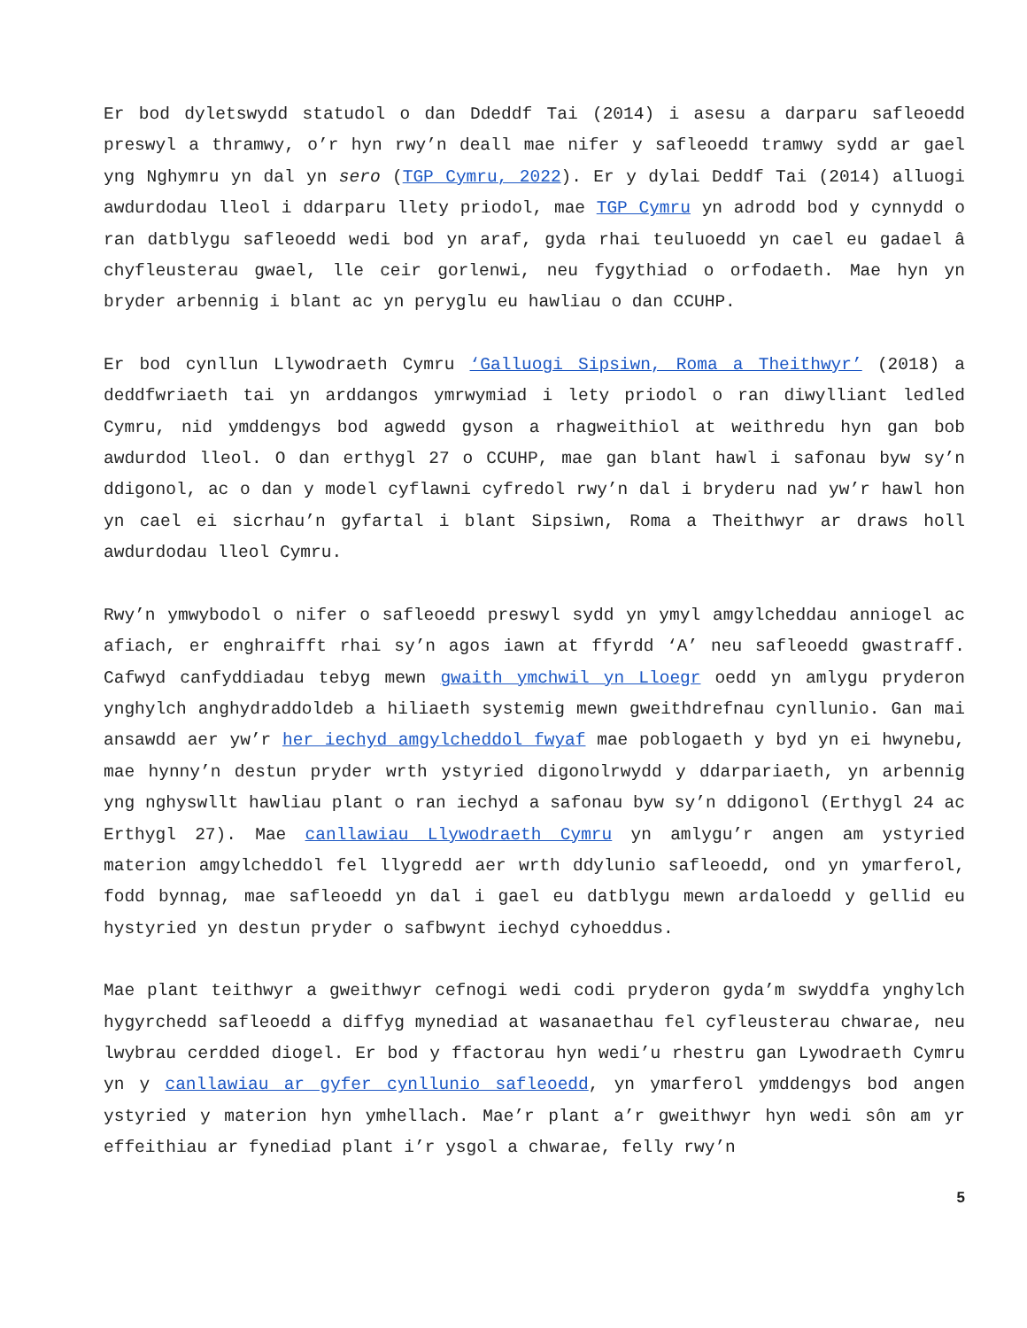Er bod dyletswydd statudol o dan Ddeddf Tai (2014) i asesu a darparu safleoedd preswyl a thramwy, o’r hyn rwy’n deall mae nifer y safleoedd tramwy sydd ar gael yng Nghymru yn dal yn sero (TGP Cymru, 2022). Er y dylai Deddf Tai (2014) alluogi awdurdodau lleol i ddarparu llety priodol, mae TGP Cymru yn adrodd bod y cynnydd o ran datblygu safleoedd wedi bod yn araf, gyda rhai teuluoedd yn cael eu gadael â chyfleusterau gwael, lle ceir gorlenwi, neu fygythiad o orfodaeth. Mae hyn yn bryder arbennig i blant ac yn peryglu eu hawliau o dan CCUHP.
Er bod cynllun Llywodraeth Cymru ‘Galluogi Sipsiwn, Roma a Theithwyr’ (2018) a deddfwriaeth tai yn arddangos ymrwymiad i lety priodol o ran diwylliant ledled Cymru, nid ymddengys bod agwedd gyson a rhagweithiol at weithredu hyn gan bob awdurdod lleol. O dan erthygl 27 o CCUHP, mae gan blant hawl i safonau byw sy’n ddigonol, ac o dan y model cyflawni cyfredol rwy’n dal i bryderu nad yw’r hawl hon yn cael ei sicrhau’n gyfartal i blant Sipsiwn, Roma a Theithwyr ar draws holl awdurdodau lleol Cymru.
Rwy’n ymwybodol o nifer o safleoedd preswyl sydd yn ymyl amgylcheddau anniogel ac afiach, er enghraifft rhai sy’n agos iawn at ffyrdd ‘A’ neu safleoedd gwastraff. Cafwyd canfyddiadau tebyg mewn gwaith ymchwil yn Lloegr oedd yn amlygu pryderon ynghylch anghydraddoldeb a hiliaeth systemig mewn gweithdrefnau cynllunio. Gan mai ansawdd aer yw’r her iechyd amgylcheddol fwyaf mae poblogaeth y byd yn ei hwynebu, mae hynny’n destun pryder wrth ystyried digonolrwydd y ddarpariaeth, yn arbennig yng nghyswllt hawliau plant o ran iechyd a safonau byw sy’n ddigonol (Erthygl 24 ac Erthygl 27). Mae canllawiau Llywodraeth Cymru yn amlygu’r angen am ystyried materion amgylcheddol fel llygredd aer wrth ddylunio safleoedd, ond yn ymarferol, fodd bynnag, mae safleoedd yn dal i gael eu datblygu mewn ardaloedd y gellid eu hystyried yn destun pryder o safbwynt iechyd cyhoeddus.
Mae plant teithwyr a gweithwyr cefnogi wedi codi pryderon gyda’m swyddfa ynghylch hygyrchedd safleoedd a diffyg mynediad at wasanaethau fel cyfleusterau chwarae, neu lwybrau cerdded diogel. Er bod y ffactorau hyn wedi’u rhestru gan Lywodraeth Cymru yn y canllawiau ar gyfer cynllunio safleoedd, yn ymarferol ymddengys bod angen ystyried y materion hyn ymhellach. Mae’r plant a’r gweithwyr hyn wedi sôn am yr effeithiau ar fynediad plant i’r ysgol a chwarae, felly rwy’n
5